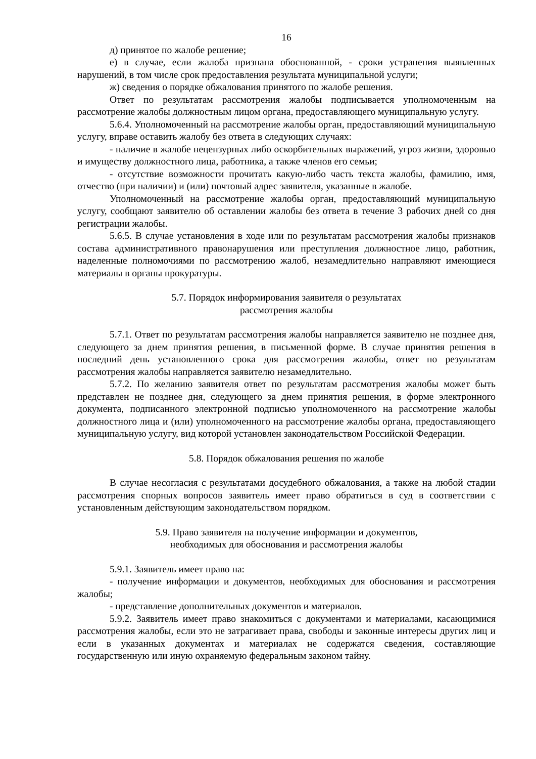16
д) принятое по жалобе решение;
е) в случае, если жалоба признана обоснованной, - сроки устранения выявленных нарушений, в том числе срок предоставления результата муниципальной услуги;
ж) сведения о порядке обжалования принятого по жалобе решения.
Ответ по результатам рассмотрения жалобы подписывается уполномоченным на рассмотрение жалобы должностным лицом органа, предоставляющего муниципальную услугу.
5.6.4. Уполномоченный на рассмотрение жалобы орган, предоставляющий муниципальную услугу, вправе оставить жалобу без ответа в следующих случаях:
- наличие в жалобе нецензурных либо оскорбительных выражений, угроз жизни, здоровью и имуществу должностного лица, работника, а также членов его семьи;
- отсутствие возможности прочитать какую-либо часть текста жалобы, фамилию, имя, отчество (при наличии) и (или) почтовый адрес заявителя, указанные в жалобе.
Уполномоченный на рассмотрение жалобы орган, предоставляющий муниципальную услугу, сообщают заявителю об оставлении жалобы без ответа в течение 3 рабочих дней со дня регистрации жалобы.
5.6.5. В случае установления в ходе или по результатам рассмотрения жалобы признаков состава административного правонарушения или преступления должностное лицо, работник, наделенные полномочиями по рассмотрению жалоб, незамедлительно направляют имеющиеся материалы в органы прокуратуры.
5.7. Порядок информирования заявителя о результатах
рассмотрения жалобы
5.7.1. Ответ по результатам рассмотрения жалобы направляется заявителю не позднее дня, следующего за днем принятия решения, в письменной форме. В случае принятия решения в последний день установленного срока для рассмотрения жалобы, ответ по результатам рассмотрения жалобы направляется заявителю незамедлительно.
5.7.2. По желанию заявителя ответ по результатам рассмотрения жалобы может быть представлен не позднее дня, следующего за днем принятия решения, в форме электронного документа, подписанного электронной подписью уполномоченного на рассмотрение жалобы должностного лица и (или) уполномоченного на рассмотрение жалобы органа, предоставляющего муниципальную услугу, вид которой установлен законодательством Российской Федерации.
5.8. Порядок обжалования решения по жалобе
В случае несогласия с результатами досудебного обжалования, а также на любой стадии рассмотрения спорных вопросов заявитель имеет право обратиться в суд в соответствии с установленным действующим законодательством порядком.
5.9. Право заявителя на получение информации и документов,
необходимых для обоснования и рассмотрения жалобы
5.9.1. Заявитель имеет право на:
- получение информации и документов, необходимых для обоснования и рассмотрения жалобы;
- представление дополнительных документов и материалов.
5.9.2. Заявитель имеет право знакомиться с документами и материалами, касающимися рассмотрения жалобы, если это не затрагивает права, свободы и законные интересы других лиц и если в указанных документах и материалах не содержатся сведения, составляющие государственную или иную охраняемую федеральным законом тайну.